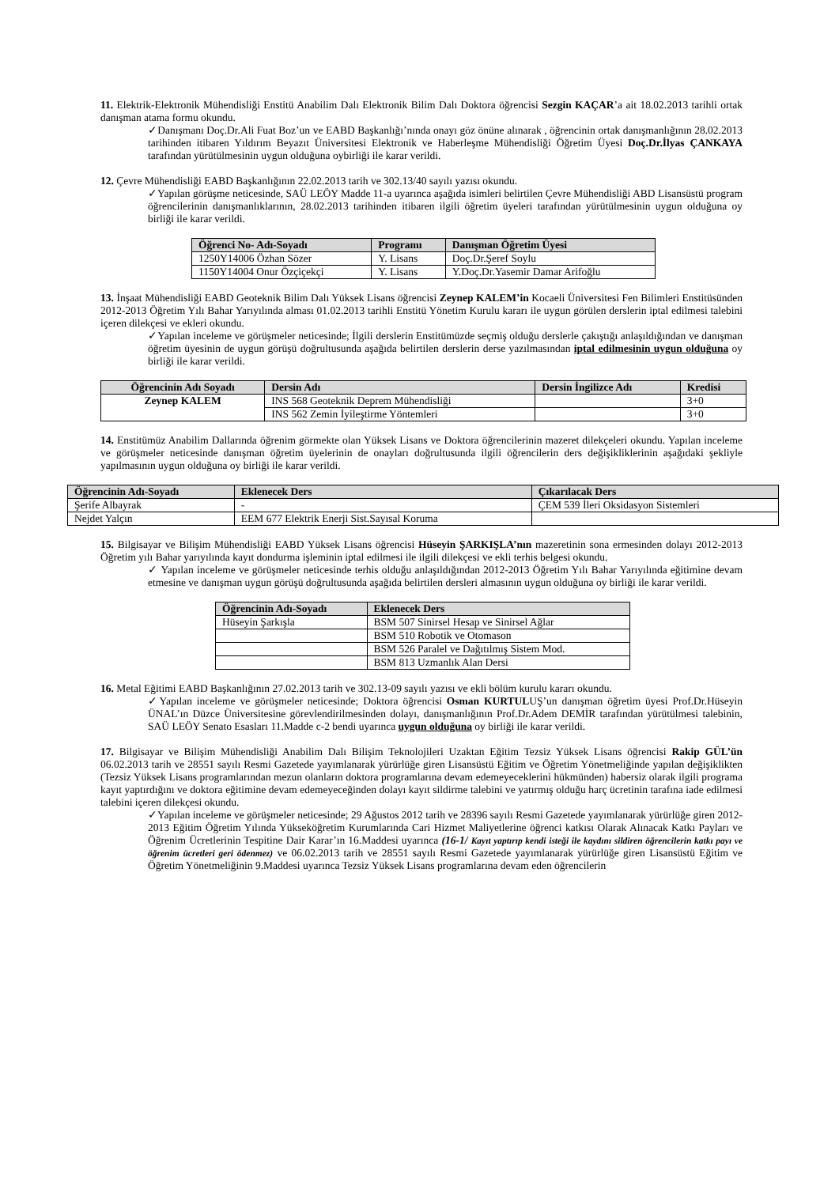11. Elektrik-Elektronik Mühendisliği Enstitü Anabilim Dalı Elektronik Bilim Dalı Doktora öğrencisi Sezgin KAÇAR’a ait 18.02.2013 tarihli ortak danışman atama formu okundu.
✓Danışmanı Doç.Dr.Ali Fuat Boz’un ve EABD Başkanlığı’nında onayı göz önüne alınarak , öğrencinin ortak danışmanlığının 28.02.2013 tarihinden itibaren Yıldırım Beyazıt Üniversitesi Elektronik ve Haberleşme Mühendisliği Öğretim Üyesi Doç.Dr.İlyas ÇANKAYA tarafından yürütülmesinin uygun olduğuna oybirliği ile karar verildi.
12. Çevre Mühendisliği EABD Başkanlığının 22.02.2013 tarih ve 302.13/40 sayılı yazısı okundu.
✓Yapılan görüşme neticesinde, SAÜ LEÖY Madde 11-a uyarınca aşağıda isimleri belirtilen Çevre Mühendisliği ABD Lisansüstü program öğrencilerinin danışmanlıklarının, 28.02.2013 tarihinden itibaren ilgili öğretim üyeleri tarafından yürütülmesinin uygun olduğuna oy birliği ile karar verildi.
| Öğrenci No- Adı-Soyadı | Programı | Danışman Öğretim Üyesi |
| --- | --- | --- |
| 1250Y14006 Özhan Sözer | Y. Lisans | Doç.Dr.Şeref Soylu |
| 1150Y14004 Onur Özçiçekçi | Y. Lisans | Y.Doç.Dr.Yasemir Damar Arifoğlu |
13. İnşaat Mühendisliği EABD Geoteknik Bilim Dalı Yüksek Lisans öğrencisi Zeynep KALEM’in Kocaeli Üniversitesi Fen Bilimleri Enstitüsünden 2012-2013 Öğretim Yılı Bahar Yarıyılında alması 01.02.2013 tarihli Enstitü Yönetim Kurulu kararı ile uygun görülen derslerin iptal edilmesi talebini içeren dilekçesi ve ekleri okundu.
✓Yapılan inceleme ve görüşmeler neticesinde; İlgili derslerin Enstitümüzde seçmiş olduğu derslerle çakıştığı anlaşıldığından ve danışman öğretim üyesinin de uygun görüşü doğrultusunda aşağıda belirtilen derslerin derse yazılmasından iptal edilmesinin uygun olduğuna oy birliği ile karar verildi.
| Öğrencinin Adı Soyadı | Dersin Adı | Dersin İngilizce Adı | Kredisi |
| --- | --- | --- | --- |
| Zeynep KALEM | INS 568 Geoteknik Deprem Mühendisliği | | 3+0 |
| | INS 562 Zemin İyileştirme Yöntemleri | | 3+0 |
14. Enstitümüz Anabilim Dallarında öğrenim görmekte olan Yüksek Lisans ve Doktora öğrencilerinin mazeret dilekçeleri okundu. Yapılan inceleme ve görüşmeler neticesinde danışman öğretim üyelerinin de onayları doğrultusunda ilgili öğrencilerin ders değişikliklerinin aşağıdaki şekliyle yapılmasının uygun olduğuna oy birliği ile karar verildi.
| Öğrencinin Adı-Soyadı | Eklenecek Ders | Çıkarılacak Ders |
| --- | --- | --- |
| Şerife Albayrak | - | ÇEM 539 İleri Oksidasyon Sistemleri |
| Nejdet Yalçın | EEM 677 Elektrik Enerji Sist.Sayısal Koruma | |
15. Bilgisayar ve Bilişim Mühendisliği EABD Yüksek Lisans öğrencisi Hüseyin ŞARKIŞLA’nın mazeretinin sona ermesinden dolayı 2012-2013 Öğretim yılı Bahar yarıyılında kayıt dondurma işleminin iptal edilmesi ile ilgili dilekçesi ve ekli terhis belgesi okundu.
✓ Yapılan inceleme ve görüşmeler neticesinde terhis olduğu anlaşıldığından 2012-2013 Öğretim Yılı Bahar Yarıyılında eğitimine devam etmesine ve danışman uygun görüşü doğrultusunda aşağıda belirtilen dersleri almasının uygun olduğuna oy birliği ile karar verildi.
| Öğrencinin Adı-Soyadı | Eklenecek Ders |
| --- | --- |
| Hüseyin Şarkışla | BSM 507 Sinirsel Hesap ve Sinirsel Ağlar |
| | BSM 510 Robotik ve Otomason |
| | BSM 526 Paralel ve Dağıtılmış Sistem Mod. |
| | BSM 813 Uzmanlık Alan Dersi |
16. Metal Eğitimi EABD Başkanlığının 27.02.2013 tarih ve 302.13-09 sayılı yazısı ve ekli bölüm kurulu kararı okundu.
✓Yapılan inceleme ve görüşmeler neticesinde; Doktora öğrencisi Osman KURTULUŞ’un danışman öğretim üyesi Prof.Dr.Hüseyin ÜNAL’ın Düzce Üniversitesine görevlendirilmesinden dolayı, danışmanlığının Prof.Dr.Adem DEMİR tarafından yürütülmesi talebinin, SAÜ LEÖY Senato Esasları 11.Madde c-2 bendi uyarınca uygun olduğuna oy birliği ile karar verildi.
17. Bilgisayar ve Bilişim Mühendisliği Anabilim Dalı Bilişim Teknolojileri Uzaktan Eğitim Tezsiz Yüksek Lisans öğrencisi Rakip GÜL’ün 06.02.2013 tarih ve 28551 sayılı Resmi Gazetede yayımlanarak yürürlüğe giren Lisansüstü Eğitim ve Öğretim Yönetmeliğinde yapılan değişiklikten (Tezsiz Yüksek Lisans programlarından mezun olanların doktora programlarına devam edemeyeceklerini hükmünden) habersiz olarak ilgili programa kayıt yaptırdığını ve doktora eğitimine devam edemeyeceğinden dolayı kayıt sildirme talebini ve yatırmış olduğu harç ücretinin tarafına iade edilmesi talebini içeren dilekçesi okundu.
✓Yapılan inceleme ve görüşmeler neticesinde; 29 Ağustos 2012 tarih ve 28396 sayılı Resmi Gazetede yayımlanarak yürürlüğe giren 2012-2013 Eğitim Öğretim Yılında Yükseköğretim Kurumlarında Cari Hizmet Maliyetlerine öğrenci katkısı Olarak Alınacak Katkı Payları ve Öğrenim Ücretlerinin Tespitine Dair Karar’ın 16.Maddesi uyarınca (16-1/ Kayıt yaptırıp kendi isteği ile kaydını sildiren öğrencilerin katkı payı ve öğrenim ücretleri geri ödenmez) ve 06.02.2013 tarih ve 28551 sayılı Resmi Gazetede yayımlanarak yürürlüğe giren Lisansüstü Eğitim ve Öğretim Yönetmeliğinin 9.Maddesi uyarınca Tezsiz Yüksek Lisans programlarına devam eden öğrencilerin